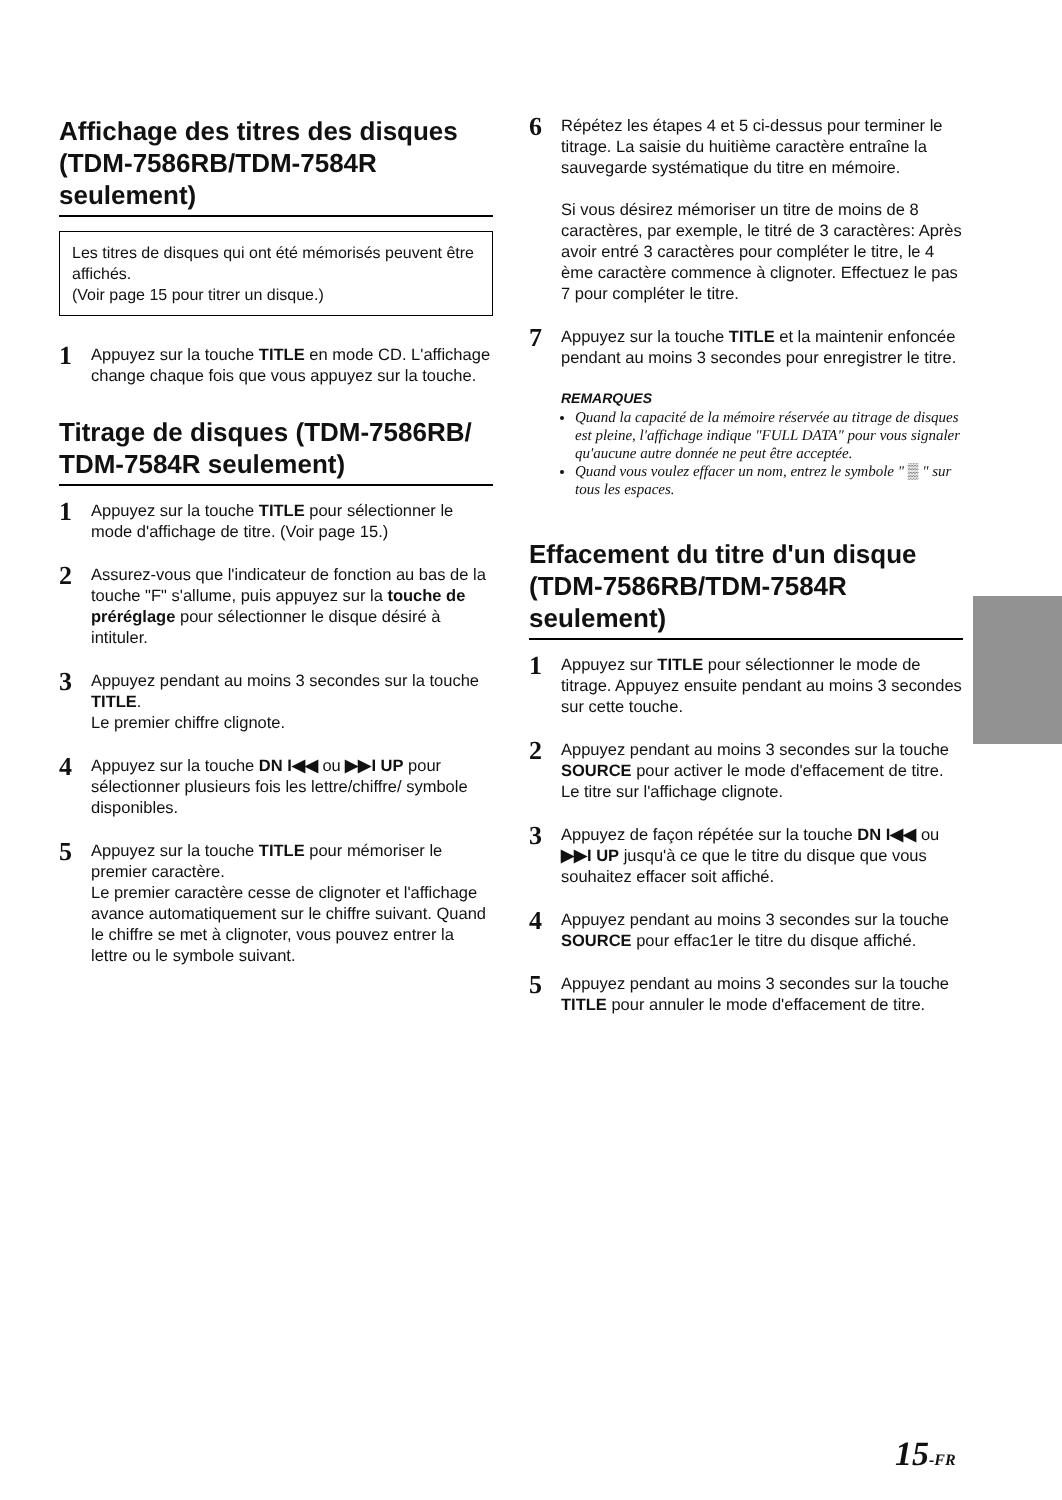Affichage des titres des disques (TDM-7586RB/TDM-7584R seulement)
Les titres de disques qui ont été mémorisés peuvent être affichés.
(Voir page 15 pour titrer un disque.)
1
Appuyez sur la touche TITLE en mode CD. L'affichage change chaque fois que vous appuyez sur la touche.
Titrage de disques (TDM-7586RB/ TDM-7584R seulement)
1
Appuyez sur la touche TITLE pour sélectionner le mode d'affichage de titre. (Voir page 15.)
2
Assurez-vous que l'indicateur de fonction au bas de la touche "F" s'allume, puis appuyez sur la touche de préréglage pour sélectionner le disque désiré à intituler.
3
Appuyez pendant au moins 3 secondes sur la touche TITLE.
Le premier chiffre clignote.
4
Appuyez sur la touche DN I◀◀ ou ▶▶I UP pour sélectionner plusieurs fois les lettre/chiffre/ symbole disponibles.
5
Appuyez sur la touche TITLE pour mémoriser le premier caractère.
Le premier caractère cesse de clignoter et l'affichage avance automatiquement sur le chiffre suivant. Quand le chiffre se met à clignoter, vous pouvez entrer la lettre ou le symbole suivant.
6
Répétez les étapes 4 et 5 ci-dessus pour terminer le titrage. La saisie du huitième caractère entraîne la sauvegarde systématique du titre en mémoire.
Si vous désirez mémoriser un titre de moins de 8 caractères, par exemple, le titré de 3 caractères: Après avoir entré 3 caractères pour compléter le titre, le 4 ème caractère commence à clignoter. Effectuez le pas 7 pour compléter le titre.
7
Appuyez sur la touche TITLE et la maintenir enfoncée pendant au moins 3 secondes pour enregistrer le titre.
REMARQUES
Quand la capacité de la mémoire réservée au titrage de disques est pleine, l'affichage indique "FULL DATA" pour vous signaler qu'aucune autre donnée ne peut être acceptée.
Quand vous voulez effacer un nom, entrez le symbole " ▒ " sur tous les espaces.
Effacement du titre d'un disque (TDM-7586RB/TDM-7584R seulement)
1
Appuyez sur TITLE pour sélectionner le mode de titrage. Appuyez ensuite pendant au moins 3 secondes sur cette touche.
2
Appuyez pendant au moins 3 secondes sur la touche SOURCE pour activer le mode d'effacement de titre.
Le titre sur l'affichage clignote.
3
Appuyez de façon répétée sur la touche DN I◀◀ ou ▶▶I UP jusqu'à ce que le titre du disque que vous souhaitez effacer soit affiché.
4
Appuyez pendant au moins 3 secondes sur la touche SOURCE pour effac1er le titre du disque affiché.
5
Appuyez pendant au moins 3 secondes sur la touche TITLE pour annuler le mode d'effacement de titre.
15-FR